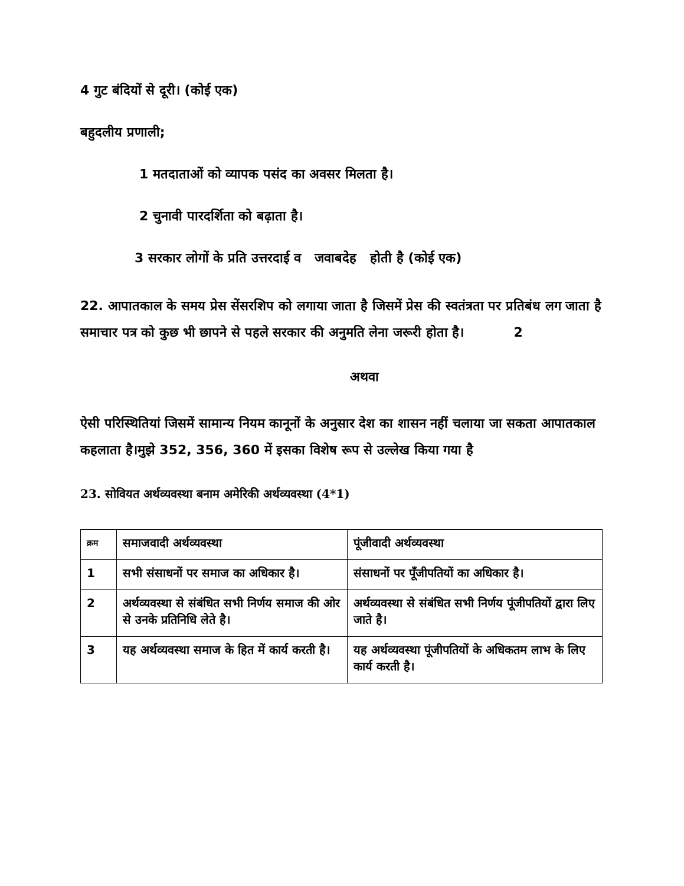4 गुट बंदियों से दूरी। (कोई एक)
बहुदलीय प्रणाली;
1 मतदाताओं को व्यापक पसंद का अवसर मिलता है।
2 चुनावी पारदर्शिता को बढ़ाता है।
3 सरकार लोगों के प्रति उत्तरदाई व जवाबदेह होती है (कोई एक)
22. आपातकाल के समय प्रेस सेंसरशिप को लगाया जाता है जिसमें प्रेस की स्वतंत्रता पर प्रतिबंध लग जाता है समाचार पत्र को कुछ भी छापने से पहले सरकार की अनुमति लेना जरूरी होता है। 2
अथवा
ऐसी परिस्थितियां जिसमें सामान्य नियम कानूनों के अनुसार देश का शासन नहीं चलाया जा सकता आपातकाल कहलाता है।मुझे 352, 356, 360 में इसका विशेष रूप से उल्लेख किया गया है
23. सोवियत अर्थव्यवस्था बनाम अमेरिकी अर्थव्यवस्था (4*1)
| क्रम | समाजवादी अर्थव्यवस्था | पूंजीवादी अर्थव्यवस्था |
| 1 | सभी संसाधनों पर समाज का अधिकार है। | संसाधनों पर पूँजीपतियों का अधिकार है। |
| 2 | अर्थव्यवस्था से संबंधित सभी निर्णय समाज की ओर से उनके प्रतिनिधि लेते है। | अर्थव्यवस्था से संबंधित सभी निर्णय पूंजीपतियों द्वारा लिए जाते है। |
| 3 | यह अर्थव्यवस्था समाज के हित में कार्य करती है। | यह अर्थव्यवस्था पूंजीपतियों के अधिकतम लाभ के लिए कार्य करती है। |